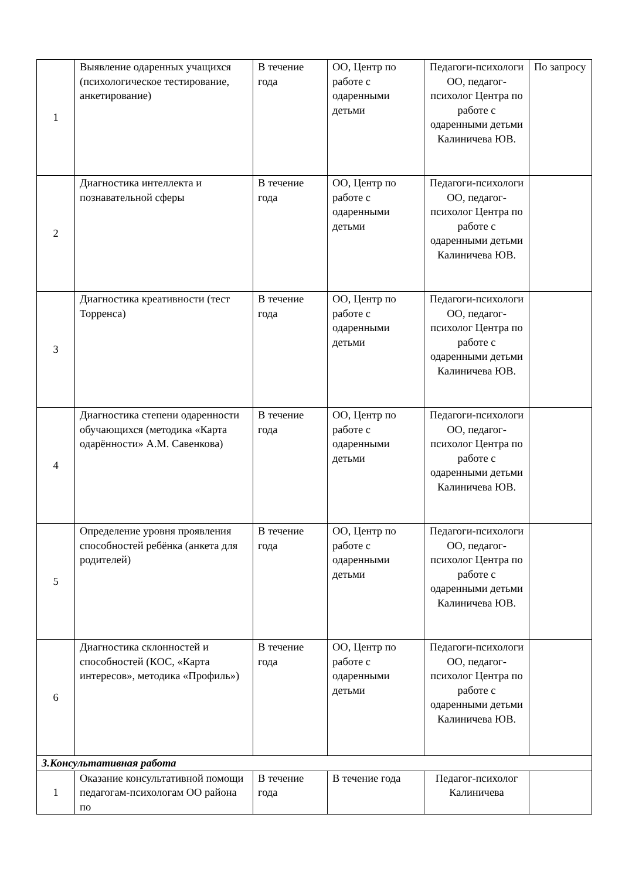| 1 | Выявление одаренных учащихся (психологическое тестирование, анкетирование) | В течение года | ОО, Центр по работе с одаренными детьми | Педагоги-психологи ОО, педагог-психолог Центра по работе с одаренными детьми Калиничева ЮВ. | По запросу |
| 2 | Диагностика интеллекта и познавательной сферы | В течение года | ОО, Центр по работе с одаренными детьми | Педагоги-психологи ОО, педагог-психолог Центра по работе с одаренными детьми Калиничева ЮВ. | |
| 3 | Диагностика креативности (тест Торренса) | В течение года | ОО, Центр по работе с одаренными детьми | Педагоги-психологи ОО, педагог-психолог Центра по работе с одаренными детьми Калиничева ЮВ. | |
| 4 | Диагностика степени одаренности обучающихся (методика «Карта одарённости» А.М. Савенкова) | В течение года | ОО, Центр по работе с одаренными детьми | Педагоги-психологи ОО, педагог-психолог Центра по работе с одаренными детьми Калиничева ЮВ. | |
| 5 | Определение уровня проявления способностей ребёнка (анкета для родителей) | В течение года | ОО, Центр по работе с одаренными детьми | Педагоги-психологи ОО, педагог-психолог Центра по работе с одаренными детьми Калиничева ЮВ. | |
| 6 | Диагностика склонностей и способностей (КОС, «Карта интересов», методика «Профиль») | В течение года | ОО, Центр по работе с одаренными детьми | Педагоги-психологи ОО, педагог-психолог Центра по работе с одаренными детьми Калиничева ЮВ. | |
| 3.Консультативная работа | | | | | |
| 1 | Оказание консультативной помощи педагогам-психологам ОО района по | В течение года | В течение года | Педагог-психолог Калиничева | |